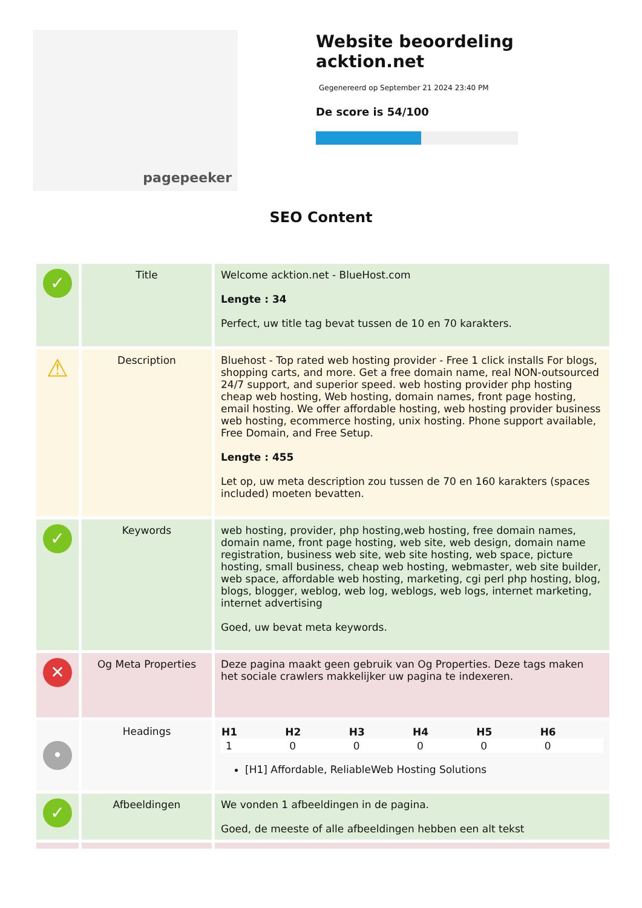pagepeeker
Website beoordeling acktion.net
Gegenereerd op September 21 2024 23:40 PM
De score is 54/100
SEO Content
| ✓ | Title | Welcome acktion.net - BlueHost.com Lengte : 34 Perfect, uw title tag bevat tussen de 10 en 70 karakters. |
| ⚠ | Description | Bluehost - Top rated web hosting provider - Free 1 click installs For blogs, shopping carts, and more. Get a free domain name, real NON-outsourced 24/7 support, and superior speed. web hosting provider php hosting cheap web hosting, Web hosting, domain names, front page hosting, email hosting. We offer affordable hosting, web hosting provider business web hosting, ecommerce hosting, unix hosting. Phone support available, Free Domain, and Free Setup. Lengte : 455 Let op, uw meta description zou tussen de 70 en 160 karakters (spaces included) moeten bevatten. |
| ✓ | Keywords | web hosting, provider, php hosting,web hosting, free domain names, domain name, front page hosting, web site, web design, domain name registration, business web site, web site hosting, web space, picture hosting, small business, cheap web hosting, webmaster, web site builder, web space, affordable web hosting, marketing, cgi perl php hosting, blog, blogs, blogger, weblog, web log, weblogs, web logs, internet marketing, internet advertising Goed, uw bevat meta keywords. |
| ✕ | Og Meta Properties | Deze pagina maakt geen gebruik van Og Properties. Deze tags maken het sociale crawlers makkelijker uw pagina te indexeren. |
| • | Headings | / H1 / H2 / H3 / H4 / H5 / H6 / / --- / --- / --- / --- / --- / --- / / 1 / 0 / 0 / 0 / 0 / 0 / [H1] Affordable, ReliableWeb Hosting Solutions |
| ✓ | Afbeeldingen | We vonden 1 afbeeldingen in de pagina. Goed, de meeste of alle afbeeldingen hebben een alt tekst |